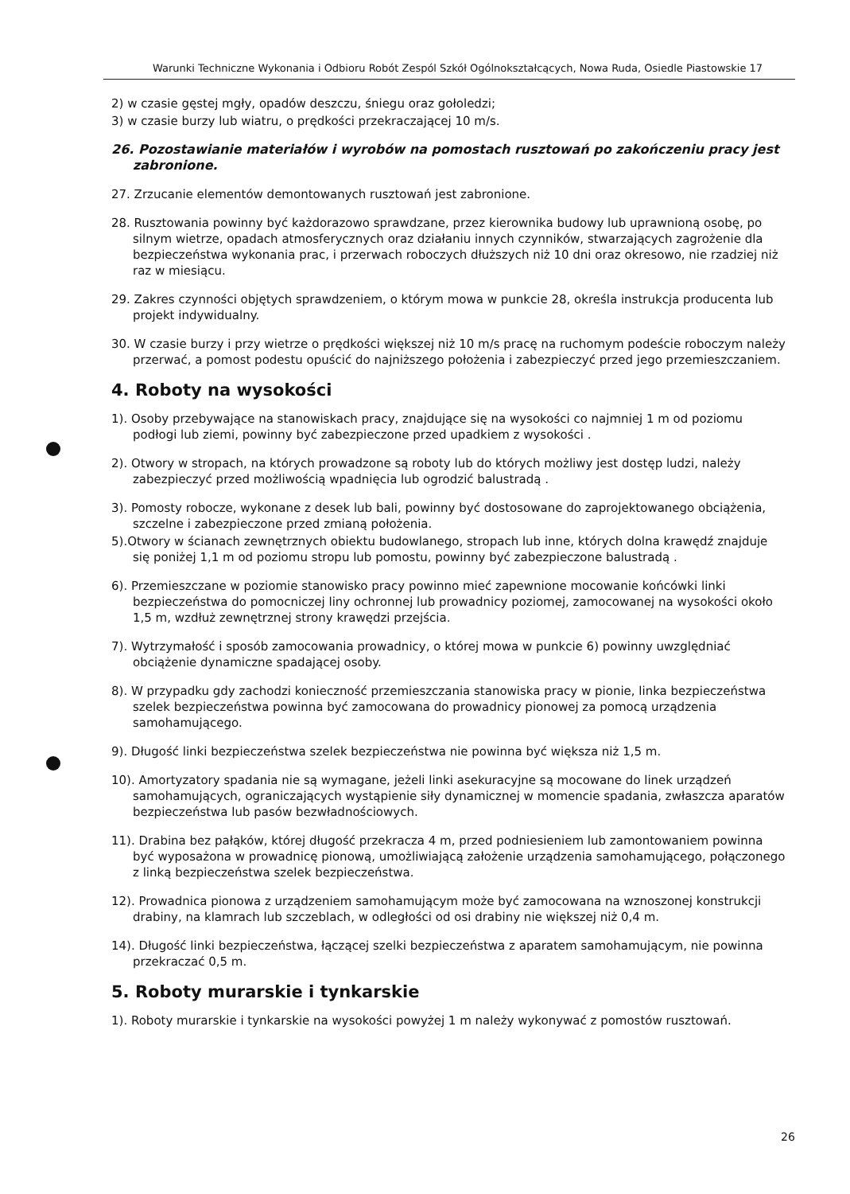Warunki Techniczne Wykonania i Odbioru Robót Zespól Szkół Ogólnokształcących, Nowa Ruda, Osiedle Piastowskie 17
2) w czasie gęstej mgły, opadów deszczu, śniegu oraz gołoledzi;
3) w czasie burzy lub wiatru, o prędkości przekraczającej 10 m/s.
26. Pozostawianie materiałów i wyrobów na pomostach rusztowań po zakończeniu pracy jest zabronione.
27. Zrzucanie elementów demontowanych rusztowań jest zabronione.
28. Rusztowania powinny być każdorazowo sprawdzane, przez kierownika budowy lub uprawnioną osobę, po silnym wietrze, opadach atmosferycznych oraz działaniu innych czynników, stwarzających zagrożenie dla bezpieczeństwa wykonania prac, i przerwach roboczych dłuższych niż 10 dni oraz okresowo, nie rzadziej niż raz w miesiącu.
29. Zakres czynności objętych sprawdzeniem, o którym mowa w punkcie 28, określa instrukcja producenta lub projekt indywidualny.
30. W czasie burzy i przy wietrze o prędkości większej niż 10 m/s pracę na ruchomym podeście roboczym należy przerwać, a pomost podestu opuścić do najniższego położenia i zabezpieczyć przed jego przemieszczaniem.
4. Roboty na wysokości
1). Osoby przebywające na stanowiskach pracy, znajdujące się na wysokości co najmniej 1 m od poziomu podłogi lub ziemi, powinny być zabezpieczone przed upadkiem z wysokości .
2). Otwory w stropach, na których prowadzone są roboty lub do których możliwy jest dostęp ludzi, należy zabezpieczyć przed możliwością wpadnięcia lub ogrodzić balustradą .
3). Pomosty robocze, wykonane z desek lub bali, powinny być dostosowane do zaprojektowanego obciążenia, szczelne i zabezpieczone przed zmianą położenia.
5).Otwory w ścianach zewnętrznych obiektu budowlanego, stropach lub inne, których dolna krawędź znajduje się poniżej 1,1 m od poziomu stropu lub pomostu, powinny być zabezpieczone balustradą .
6). Przemieszczane w poziomie stanowisko pracy powinno mieć zapewnione mocowanie końcówki linki bezpieczeństwa do pomocniczej liny ochronnej lub prowadnicy poziomej, zamocowanej na wysokości około 1,5 m, wzdłuż zewnętrznej strony krawędzi przejścia.
7). Wytrzymałość i sposób zamocowania prowadnicy, o której mowa w punkcie 6) powinny uwzględniać obciążenie dynamiczne spadającej osoby.
8). W przypadku gdy zachodzi konieczność przemieszczania stanowiska pracy w pionie, linka bezpieczeństwa szelek bezpieczeństwa powinna być zamocowana do prowadnicy pionowej za pomocą urządzenia samohamującego.
9). Długość linki bezpieczeństwa szelek bezpieczeństwa nie powinna być większa niż 1,5 m.
10). Amortyzatory spadania nie są wymagane, jeżeli linki asekuracyjne są mocowane do linek urządzeń samohamujących, ograniczających wystąpienie siły dynamicznej w momencie spadania, zwłaszcza aparatów bezpieczeństwa lub pasów bezwładnościowych.
11). Drabina bez pałąków, której długość przekracza 4 m, przed podniesieniem lub zamontowaniem powinna być wyposażona w prowadnicę pionową, umożliwiającą założenie urządzenia samohamującego, połączonego z linką bezpieczeństwa szelek bezpieczeństwa.
12). Prowadnica pionowa z urządzeniem samohamującym może być zamocowana na wznoszonej konstrukcji drabiny, na klamrach lub szczeblach, w odległości od osi drabiny nie większej niż 0,4 m.
14). Długość linki bezpieczeństwa, łączącej szelki bezpieczeństwa z aparatem samohamującym, nie powinna przekraczać 0,5 m.
5. Roboty murarskie i tynkarskie
1). Roboty murarskie i tynkarskie na wysokości powyżej 1 m należy wykonywać z pomostów rusztowań.
26